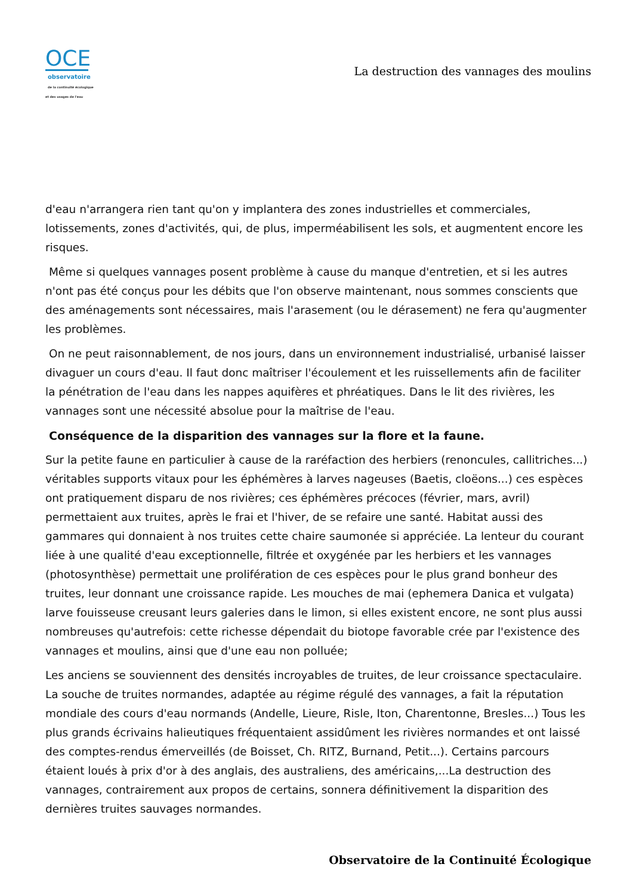OCE
observatoire
de la continuité écologique
et des usages de l'eau
La destruction des vannages des moulins
d'eau n'arrangera rien tant qu'on y implantera des zones industrielles et commerciales, lotissements, zones d'activités, qui, de plus, imperméabilisent les sols, et augmentent encore les risques.
Même si quelques vannages posent problème à cause du manque d'entretien, et si les autres n'ont pas été conçus pour les débits que l'on observe maintenant, nous sommes conscients que des aménagements sont nécessaires, mais l'arasement (ou le dérasement) ne fera qu'augmenter les problèmes.
On ne peut raisonnablement, de nos jours, dans un environnement industrialisé, urbanisé laisser divaguer un cours d'eau. Il faut donc maîtriser l'écoulement et les ruissellements afin de faciliter la pénétration de l'eau dans les nappes aquifères et phréatiques. Dans le lit des rivières, les vannages sont une nécessité absolue pour la maîtrise de l'eau.
Conséquence de la disparition des vannages sur la flore et la faune.
Sur la petite faune en particulier à cause de la raréfaction des herbiers (renoncules, callitriches...) véritables supports vitaux pour les éphémères à larves nageuses (Baetis, cloëons...) ces espèces ont pratiquement disparu de nos rivières; ces éphémères précoces (février, mars, avril) permettaient aux truites, après le frai et l'hiver, de se refaire une santé. Habitat aussi des gammares qui donnaient à nos truites cette chaire saumonée si appréciée. La lenteur du courant liée à une qualité d'eau exceptionnelle, filtrée et oxygénée par les herbiers et les vannages (photosynthèse) permettait une prolifération de ces espèces pour le plus grand bonheur des truites, leur donnant une croissance rapide. Les mouches de mai (ephemera Danica et vulgata) larve fouisseuse creusant leurs galeries dans le limon, si elles existent encore, ne sont plus aussi nombreuses qu'autrefois: cette richesse dépendait du biotope favorable crée par l'existence des vannages et moulins, ainsi que d'une eau non polluée;
Les anciens se souviennent des densités incroyables de truites, de leur croissance spectaculaire. La souche de truites normandes, adaptée au régime régulé des vannages, a fait la réputation mondiale des cours d'eau normands (Andelle, Lieure, Risle, Iton, Charentonne, Bresles...) Tous les plus grands écrivains halieutiques fréquentaient assidûment les rivières normandes et ont laissé des comptes-rendus émerveillés (de Boisset, Ch. RITZ, Burnand, Petit...). Certains parcours étaient loués à prix d'or à des anglais, des australiens, des américains,...La destruction des vannages, contrairement aux propos de certains, sonnera définitivement la disparition des dernières truites sauvages normandes.
Observatoire de la Continuité Écologique